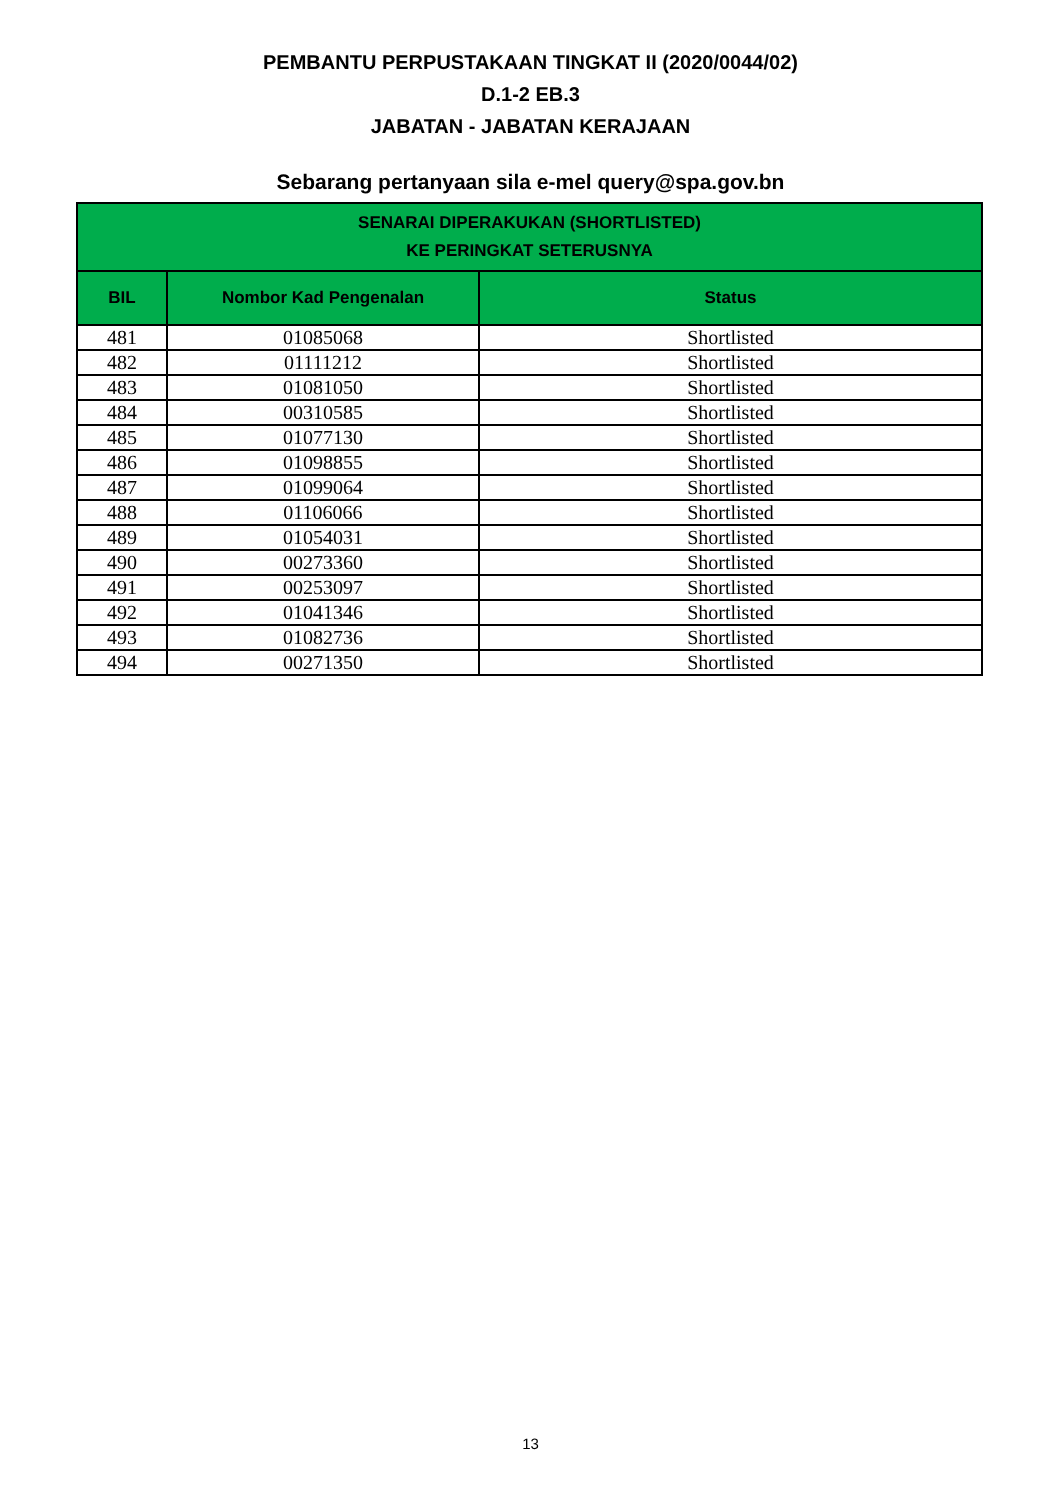PEMBANTU PERPUSTAKAAN TINGKAT II (2020/0044/02)
D.1-2 EB.3
JABATAN - JABATAN KERAJAAN
Sebarang pertanyaan sila e-mel query@spa.gov.bn
| SENARAI DIPERAKUKAN (SHORTLISTED) KE PERINGKAT SETERUSNYA | | |
| --- | --- | --- |
| BIL | Nombor Kad Pengenalan | Status |
| 481 | 01085068 | Shortlisted |
| 482 | 01111212 | Shortlisted |
| 483 | 01081050 | Shortlisted |
| 484 | 00310585 | Shortlisted |
| 485 | 01077130 | Shortlisted |
| 486 | 01098855 | Shortlisted |
| 487 | 01099064 | Shortlisted |
| 488 | 01106066 | Shortlisted |
| 489 | 01054031 | Shortlisted |
| 490 | 00273360 | Shortlisted |
| 491 | 00253097 | Shortlisted |
| 492 | 01041346 | Shortlisted |
| 493 | 01082736 | Shortlisted |
| 494 | 00271350 | Shortlisted |
13